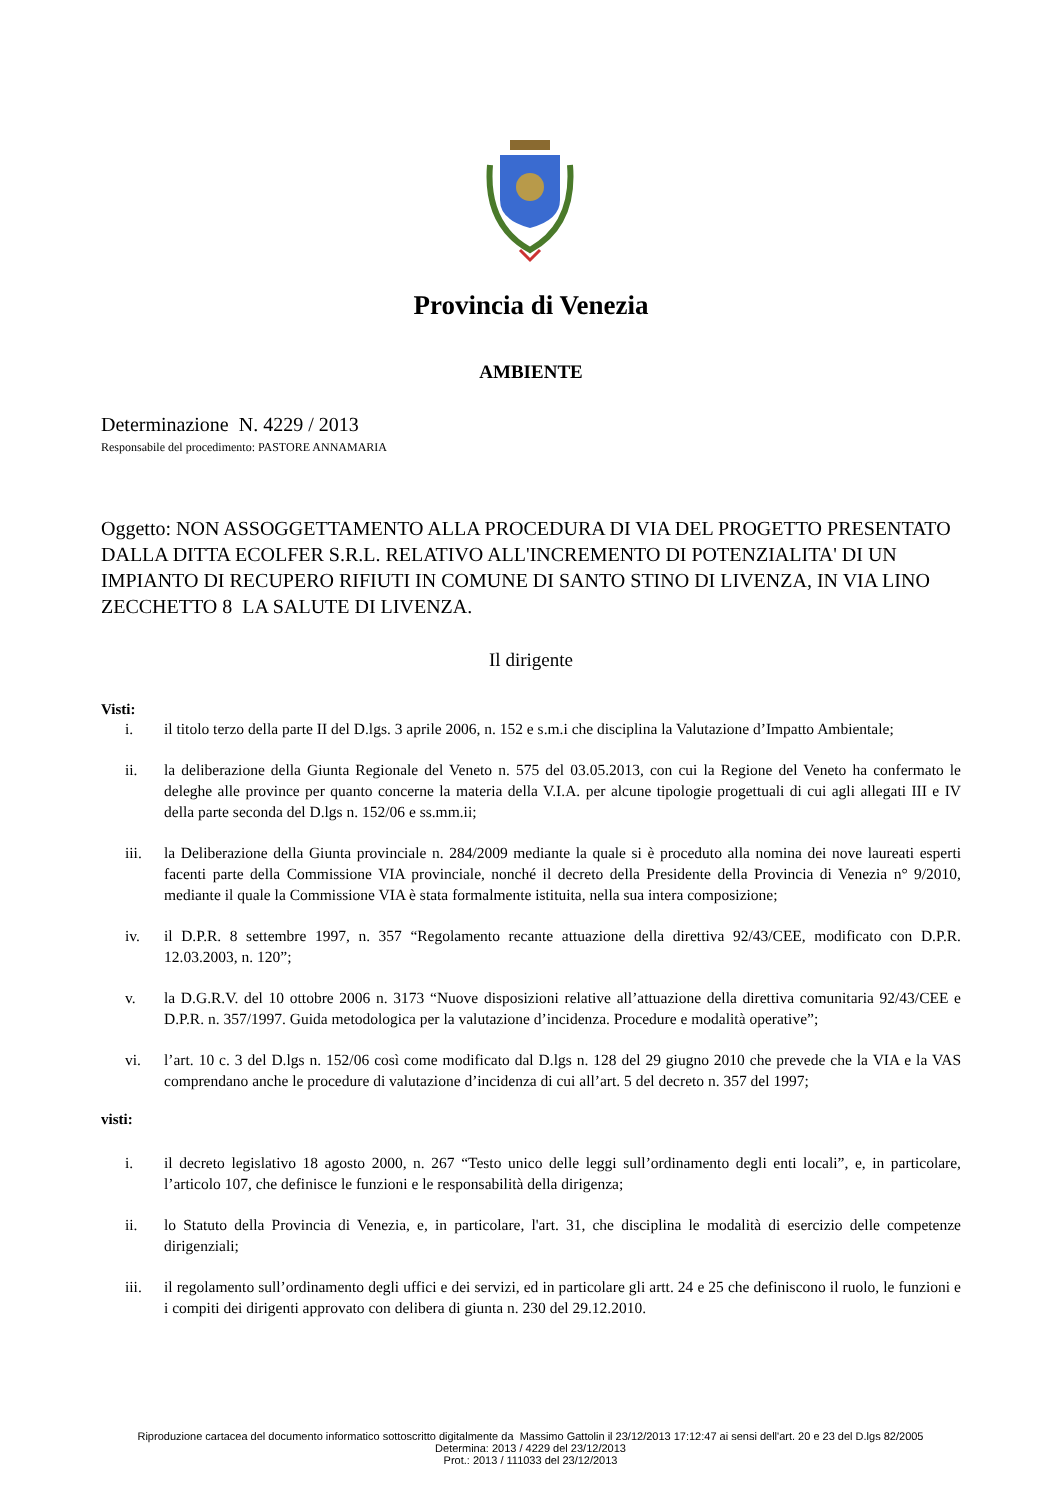Provincia di Venezia
AMBIENTE
Determinazione N. 4229 / 2013
Responsabile del procedimento: PASTORE ANNAMARIA
Oggetto: NON ASSOGGETTAMENTO ALLA PROCEDURA DI VIA DEL PROGETTO PRESENTATO DALLA DITTA ECOLFER S.R.L. RELATIVO ALL'INCREMENTO DI POTENZIALITA' DI UN IMPIANTO DI RECUPERO RIFIUTI IN COMUNE DI SANTO STINO DI LIVENZA, IN VIA LINO ZECCHETTO 8 LA SALUTE DI LIVENZA.
Il dirigente
Visti:
i. il titolo terzo della parte II del D.lgs. 3 aprile 2006, n. 152 e s.m.i che disciplina la Valutazione d’Impatto Ambientale;
ii. la deliberazione della Giunta Regionale del Veneto n. 575 del 03.05.2013, con cui la Regione del Veneto ha confermato le deleghe alle province per quanto concerne la materia della V.I.A. per alcune tipologie progettuali di cui agli allegati III e IV della parte seconda del D.lgs n. 152/06 e ss.mm.ii;
iii. la Deliberazione della Giunta provinciale n. 284/2009 mediante la quale si è proceduto alla nomina dei nove laureati esperti facenti parte della Commissione VIA provinciale, nonché il decreto della Presidente della Provincia di Venezia n° 9/2010, mediante il quale la Commissione VIA è stata formalmente istituita, nella sua intera composizione;
iv. il D.P.R. 8 settembre 1997, n. 357 “Regolamento recante attuazione della direttiva 92/43/CEE, modificato con D.P.R. 12.03.2003, n. 120”;
v. la D.G.R.V. del 10 ottobre 2006 n. 3173 “Nuove disposizioni relative all’attuazione della direttiva comunitaria 92/43/CEE e D.P.R. n. 357/1997. Guida metodologica per la valutazione d’incidenza. Procedure e modalità operative”;
vi. l’art. 10 c. 3 del D.lgs n. 152/06 così come modificato dal D.lgs n. 128 del 29 giugno 2010 che prevede che la VIA e la VAS comprendano anche le procedure di valutazione d’incidenza di cui all’art. 5 del decreto n. 357 del 1997;
visti:
i. il decreto legislativo 18 agosto 2000, n. 267 “Testo unico delle leggi sull’ordinamento degli enti locali”, e, in particolare, l’articolo 107, che definisce le funzioni e le responsabilità della dirigenza;
ii. lo Statuto della Provincia di Venezia, e, in particolare, l'art. 31, che disciplina le modalità di esercizio delle competenze dirigenziali;
iii. il regolamento sull’ordinamento degli uffici e dei servizi, ed in particolare gli artt. 24 e 25 che definiscono il ruolo, le funzioni e i compiti dei dirigenti approvato con delibera di giunta n. 230 del 29.12.2010.
Riproduzione cartacea del documento informatico sottoscritto digitalmente da Massimo Gattolin il 23/12/2013 17:12:47 ai sensi dell'art. 20 e 23 del D.lgs 82/2005
Determina: 2013 / 4229 del 23/12/2013
Prot.: 2013 / 111033 del 23/12/2013